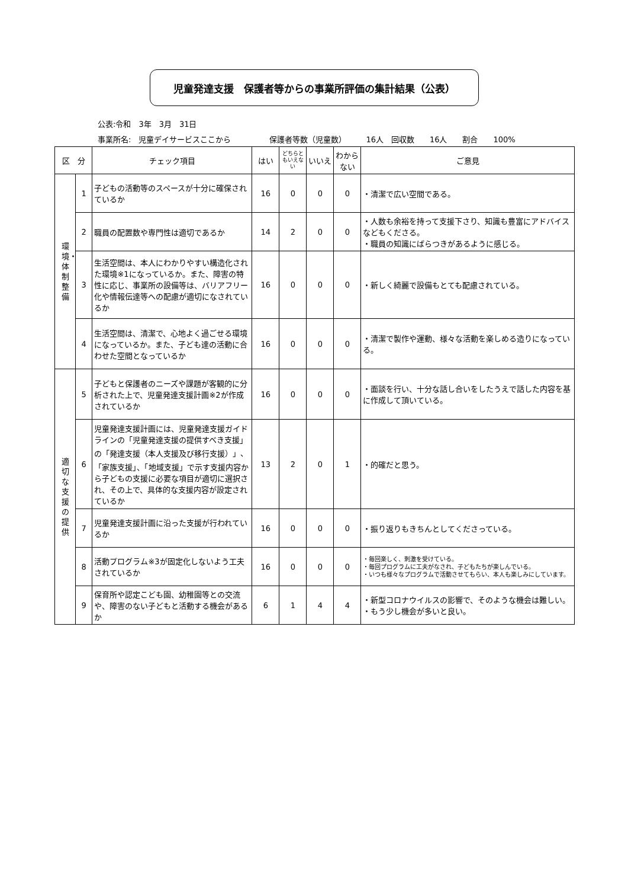児童発達支援　保護者等からの事業所評価の集計結果（公表）
公表:令和　3年　3月　31日
事業所名:　児童デイサービスここから　　　　　保護者等数（児童数）　　　16人　回収数　　16人　　割合　　100%
| 区 分 | | チェック項目 | はい | どちらともいえない | いいえ | わからない | ご意見 |
| --- | --- | --- | --- | --- | --- | --- | --- |
| 環境・体制整備 | 1 | 子どもの活動等のスペースが十分に確保されているか | 16 | 0 | 0 | 0 | ・清潔で広い空間である。 |
| | 2 | 職員の配置数や専門性は適切であるか | 14 | 2 | 0 | 0 | ・人数も余裕を持って支援下さり、知識も豊富にアドバイスなどもくださる。 ・職員の知識にばらつきがあるように感じる。 |
| | 3 | 生活空間は、本人にわかりやすい構造化された環境※1になっているか。また、障害の特性に応じ、事業所の設備等は、バリアフリー化や情報伝達等への配慮が適切になされているか | 16 | 0 | 0 | 0 | ・新しく綺麗で設備もとても配慮されている。 |
| | 4 | 生活空間は、清潔で、心地よく過ごせる環境になっているか。また、子ども達の活動に合わせた空間となっているか | 16 | 0 | 0 | 0 | ・清潔で製作や運動、様々な活動を楽しめる造りになっている。 |
| 適切な支援の提供 | 5 | 子どもと保護者のニーズや課題が客観的に分析された上で、児童発達支援計画※2が作成されているか | 16 | 0 | 0 | 0 | ・面談を行い、十分な話し合いをしたうえで話した内容を基に作成して頂いている。 |
| | 6 | 児童発達支援計画には、児童発達支援ガイドラインの「児童発達支援の提供すべき支援」の「発達支援（本人支援及び移行支援）」、「家族支援」、「地域支援」で示す支援内容から子どもの支援に必要な項目が適切に選択され、その上で、具体的な支援内容が設定されているか | 13 | 2 | 0 | 1 | ・的確だと思う。 |
| | 7 | 児童発達支援計画に沿った支援が行われているか | 16 | 0 | 0 | 0 | ・振り返りもきちんとしてくださっている。 |
| | 8 | 活動プログラム※3が固定化しないよう工夫されているか | 16 | 0 | 0 | 0 | ・毎回楽しく、刺激を受けている。 ・毎回プログラムに工夫がなされ、子どもたちが楽しんでいる。 ・いつも様々なプログラムで活動させてもらい、本人も楽しみにしています。 |
| | 9 | 保育所や認定こども園、幼稚園等との交流や、障害のない子どもと活動する機会があるか | 6 | 1 | 4 | 4 | ・新型コロナウイルスの影響で、そのような機会は難しい。 ・もう少し機会が多いと良い。 |